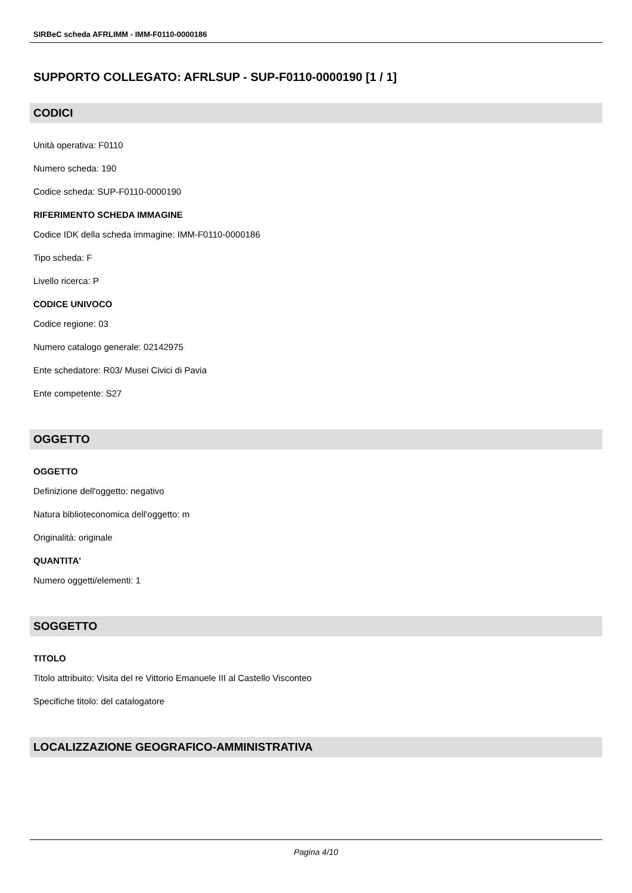SIRBeC scheda AFRLIMM - IMM-F0110-0000186
SUPPORTO COLLEGATO: AFRLSUP - SUP-F0110-0000190 [1 / 1]
CODICI
Unità operativa: F0110
Numero scheda: 190
Codice scheda: SUP-F0110-0000190
RIFERIMENTO SCHEDA IMMAGINE
Codice IDK della scheda immagine: IMM-F0110-0000186
Tipo scheda: F
Livello ricerca: P
CODICE UNIVOCO
Codice regione: 03
Numero catalogo generale: 02142975
Ente schedatore: R03/ Musei Civici di Pavia
Ente competente: S27
OGGETTO
OGGETTO
Definizione dell'oggetto: negativo
Natura biblioteconomica dell'oggetto: m
Originalità: originale
QUANTITA'
Numero oggetti/elementi: 1
SOGGETTO
TITOLO
Titolo attribuito: Visita del re Vittorio Emanuele III al Castello Visconteo
Specifiche titolo: del catalogatore
LOCALIZZAZIONE GEOGRAFICO-AMMINISTRATIVA
Pagina 4/10